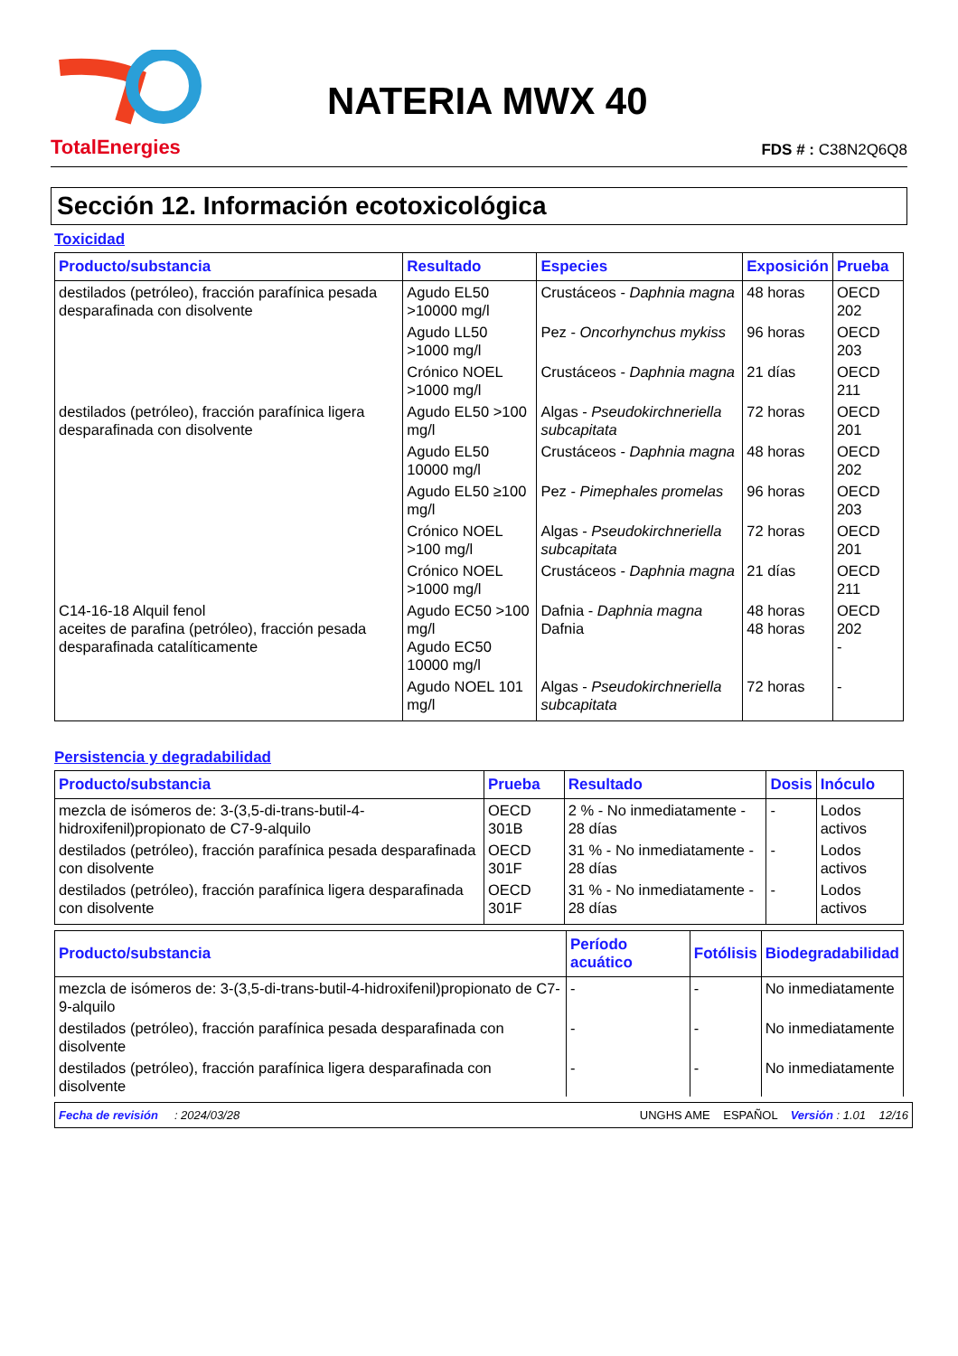TotalEnergies
NATERIA MWX 40
FDS # : C38N2Q6Q8
Sección 12. Información ecotoxicológica
Toxicidad
| Producto/substancia | Resultado | Especies | Exposición | Prueba |
| --- | --- | --- | --- | --- |
| destilados (petróleo), fracción parafínica pesada desparafinada con disolvente | Agudo EL50 >10000 mg/l | Crustáceos - Daphnia magna | 48 horas | OECD 202 |
| | Agudo LL50 >1000 mg/l | Pez - Oncorhynchus mykiss | 96 horas | OECD 203 |
| | Crónico NOEL >1000 mg/l | Crustáceos - Daphnia magna | 21 días | OECD 211 |
| destilados (petróleo), fracción parafínica ligera desparafinada con disolvente | Agudo EL50 >100 mg/l | Algas - Pseudokirchneriella subcapitata | 72 horas | OECD 201 |
| | Agudo EL50 10000 mg/l | Crustáceos - Daphnia magna | 48 horas | OECD 202 |
| | Agudo EL50 ≥100 mg/l | Pez - Pimephales promelas | 96 horas | OECD 203 |
| | Crónico NOEL >100 mg/l | Algas - Pseudokirchneriella subcapitata | 72 horas | OECD 201 |
| | Crónico NOEL >1000 mg/l | Crustáceos - Daphnia magna | 21 días | OECD 211 |
| C14-16-18 Alquil fenol aceites de parafina (petróleo), fracción pesada desparafinada catalíticamente | Agudo EC50 >100 mg/l Agudo EC50 10000 mg/l | Dafnia - Daphnia magna Dafnia | 48 horas 48 horas | OECD 202 - |
| | Agudo NOEL 101 mg/l | Algas - Pseudokirchneriella subcapitata | 72 horas | - |
Persistencia y degradabilidad
| Producto/substancia | Prueba | Resultado | Dosis | Inóculo |
| --- | --- | --- | --- | --- |
| mezcla de isómeros de: 3-(3,5-di-trans-butil-4-hidroxifenil)propionato de C7-9-alquilo | OECD 301B | 2 % - No inmediatamente - 28 días | - | Lodos activos |
| destilados (petróleo), fracción parafínica pesada desparafinada con disolvente | OECD 301F | 31 % - No inmediatamente - 28 días | - | Lodos activos |
| destilados (petróleo), fracción parafínica ligera desparafinada con disolvente | OECD 301F | 31 % - No inmediatamente - 28 días | - | Lodos activos |
| Producto/substancia | Período acuático | Fotólisis | Biodegradabilidad |
| --- | --- | --- | --- |
| mezcla de isómeros de: 3-(3,5-di-trans-butil-4-hidroxifenil)propionato de C7-9-alquilo | - | - | No inmediatamente |
| destilados (petróleo), fracción parafínica pesada desparafinada con disolvente | - | - | No inmediatamente |
| destilados (petróleo), fracción parafínica ligera desparafinada con disolvente | - | - | No inmediatamente |
Fecha de revisión : 2024/03/28 UNGHS AME ESPAÑOL Versión : 1.01 12/16